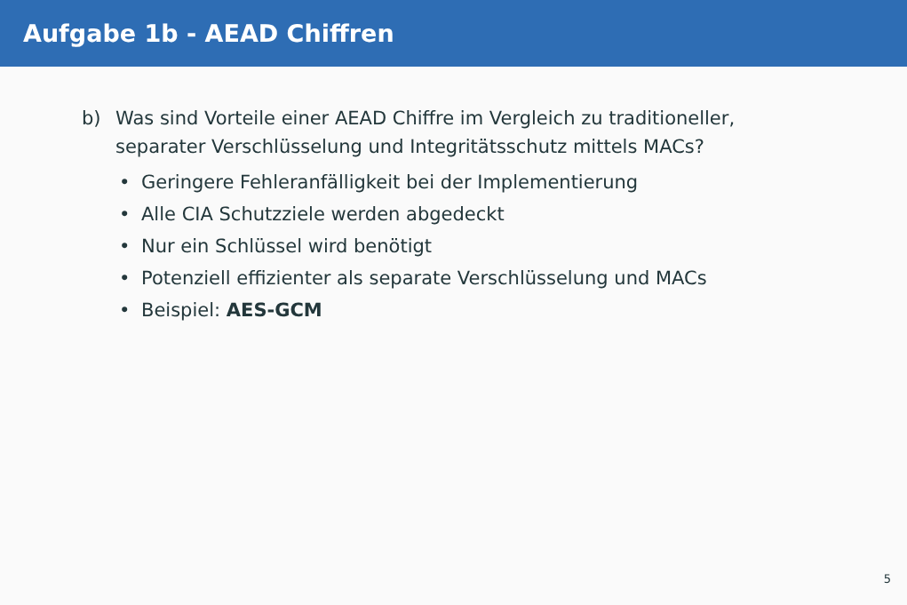Aufgabe 1b - AEAD Chiffren
b) Was sind Vorteile einer AEAD Chiffre im Vergleich zu traditioneller,
separater Verschlüsselung und Integritätsschutz mittels MACs?
• Geringere Fehleranfälligkeit bei der Implementierung
• Alle CIA Schutzziele werden abgedeckt
• Nur ein Schlüssel wird benötigt
• Potenziell effizienter als separate Verschlüsselung und MACs
• Beispiel: AES-GCM
5